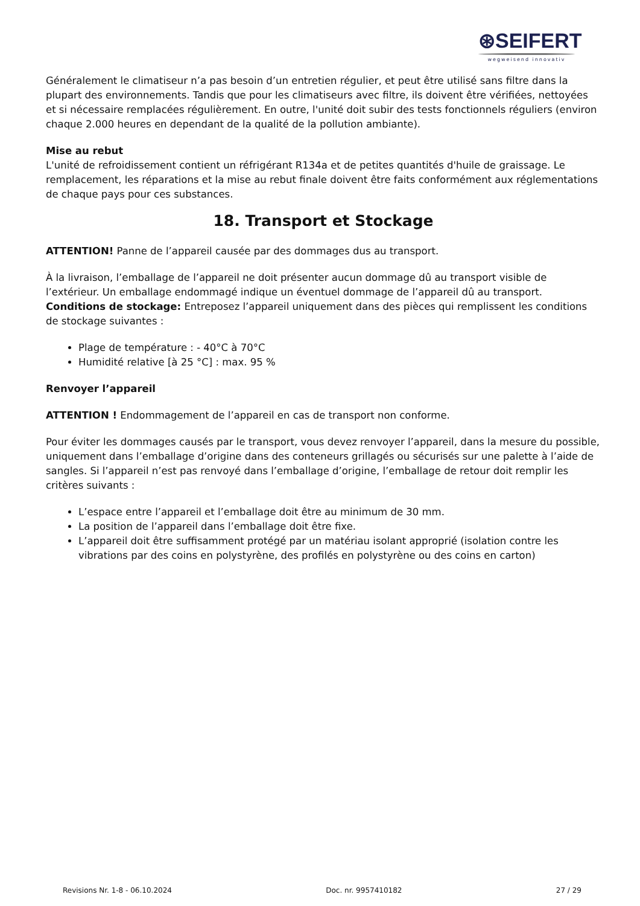⊛SEIFERT
wegweisend innovativ
Généralement le climatiseur n’a pas besoin d’un entretien régulier, et peut être utilisé sans filtre dans la plupart des environnements. Tandis que pour les climatiseurs avec filtre, ils doivent être vérifiées, nettoyées et si nécessaire remplacées régulièrement. En outre, l'unité doit subir des tests fonctionnels réguliers (environ chaque 2.000 heures en dependant de la qualité de la pollution ambiante).
Mise au rebut
L'unité de refroidissement contient un réfrigérant R134a et de petites quantités d'huile de graissage. Le remplacement, les réparations et la mise au rebut finale doivent être faits conformément aux réglementations de chaque pays pour ces substances.
18. Transport et Stockage
ATTENTION! Panne de l’appareil causée par des dommages dus au transport.
À la livraison, l’emballage de l’appareil ne doit présenter aucun dommage dû au transport visible de l’extérieur. Un emballage endommagé indique un éventuel dommage de l’appareil dû au transport.
Conditions de stockage: Entreposez l’appareil uniquement dans des pièces qui remplissent les conditions de stockage suivantes :
Plage de température : - 40°C à 70°C
Humidité relative [à 25 °C] : max. 95 %
Renvoyer l’appareil
ATTENTION ! Endommagement de l’appareil en cas de transport non conforme.
Pour éviter les dommages causés par le transport, vous devez renvoyer l’appareil, dans la mesure du possible, uniquement dans l’emballage d’origine dans des conteneurs grillagés ou sécurisés sur une palette à l’aide de sangles. Si l’appareil n’est pas renvoyé dans l’emballage d’origine, l’emballage de retour doit remplir les critères suivants :
L’espace entre l’appareil et l’emballage doit être au minimum de 30 mm.
La position de l’appareil dans l’emballage doit être fixe.
L’appareil doit être suffisamment protégé par un matériau isolant approprié (isolation contre les vibrations par des coins en polystyrène, des profilés en polystyrène ou des coins en carton)
Revisions Nr. 1-8 - 06.10.2024 Doc. nr. 9957410182 27 / 29